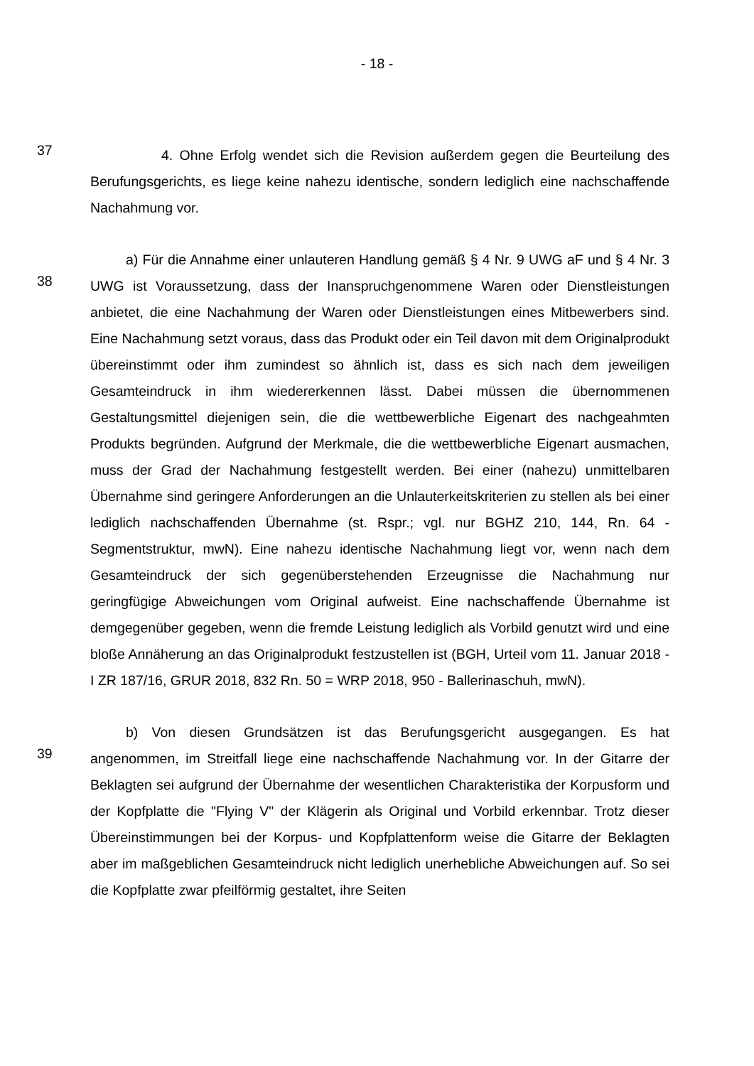- 18 -
37
4. Ohne Erfolg wendet sich die Revision außerdem gegen die Beurteilung des Berufungsgerichts, es liege keine nahezu identische, sondern lediglich eine nachschaffende Nachahmung vor.
38
a) Für die Annahme einer unlauteren Handlung gemäß § 4 Nr. 9 UWG aF und § 4 Nr. 3 UWG ist Voraussetzung, dass der Inanspruchgenommene Waren oder Dienstleistungen anbietet, die eine Nachahmung der Waren oder Dienstleistungen eines Mitbewerbers sind. Eine Nachahmung setzt voraus, dass das Produkt oder ein Teil davon mit dem Originalprodukt übereinstimmt oder ihm zumindest so ähnlich ist, dass es sich nach dem jeweiligen Gesamteindruck in ihm wiedererkennen lässt. Dabei müssen die übernommenen Gestaltungsmittel diejenigen sein, die die wettbewerbliche Eigenart des nachgeahmten Produkts begründen. Aufgrund der Merkmale, die die wettbewerbliche Eigenart ausmachen, muss der Grad der Nachahmung festgestellt werden. Bei einer (nahezu) unmittelbaren Übernahme sind geringere Anforderungen an die Unlauterkeitskriterien zu stellen als bei einer lediglich nachschaffenden Übernahme (st. Rspr.; vgl. nur BGHZ 210, 144, Rn. 64 - Segmentstruktur, mwN). Eine nahezu identische Nachahmung liegt vor, wenn nach dem Gesamteindruck der sich gegenüberstehenden Erzeugnisse die Nachahmung nur geringfügige Abweichungen vom Original aufweist. Eine nachschaffende Übernahme ist demgegenüber gegeben, wenn die fremde Leistung lediglich als Vorbild genutzt wird und eine bloße Annäherung an das Originalprodukt festzustellen ist (BGH, Urteil vom 11. Januar 2018 - I ZR 187/16, GRUR 2018, 832 Rn. 50 = WRP 2018, 950 - Ballerinaschuh, mwN).
39
b) Von diesen Grundsätzen ist das Berufungsgericht ausgegangen. Es hat angenommen, im Streitfall liege eine nachschaffende Nachahmung vor. In der Gitarre der Beklagten sei aufgrund der Übernahme der wesentlichen Charakteristika der Korpusform und der Kopfplatte die "Flying V" der Klägerin als Original und Vorbild erkennbar. Trotz dieser Übereinstimmungen bei der Korpus- und Kopfplattenform weise die Gitarre der Beklagten aber im maßgeblichen Gesamteindruck nicht lediglich unerhebliche Abweichungen auf. So sei die Kopfplatte zwar pfeilförmig gestaltet, ihre Seiten